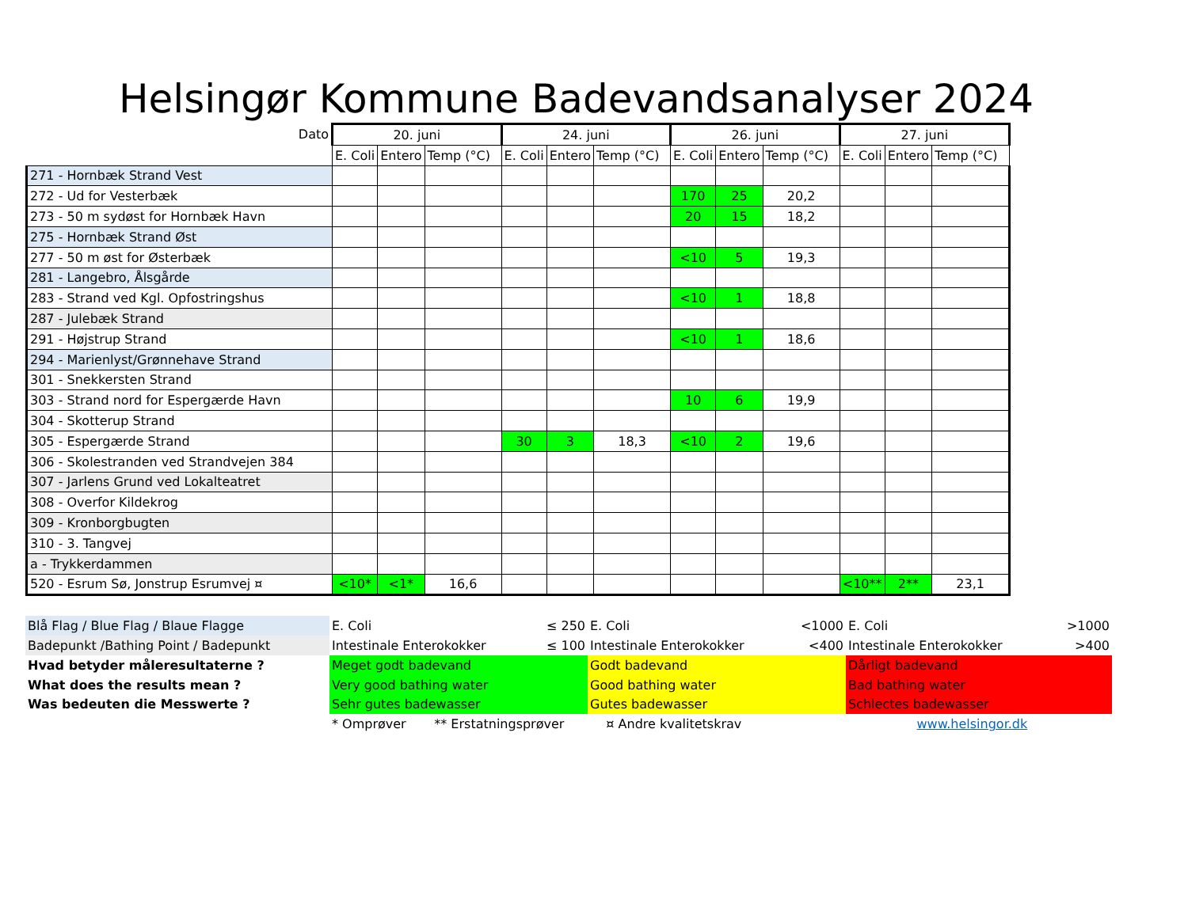Helsingør Kommune Badevandsanalyser 2024
| Dato | 20. juni | | | 24. juni | | | 26. juni | | | 27. juni | | |
| --- | --- | --- | --- | --- | --- | --- | --- | --- | --- | --- | --- | --- |
| | E. Coli | Entero | Temp (°C) | E. Coli | Entero | Temp (°C) | E. Coli | Entero | Temp (°C) | E. Coli | Entero | Temp (°C) |
| 271 - Hornbæk Strand Vest | | | | | | | | | | | | |
| 272 - Ud for Vesterbæk | | | | | | | 170 | 25 | 20,2 | | | |
| 273 - 50 m sydøst for Hornbæk Havn | | | | | | | 20 | 15 | 18,2 | | | |
| 275 - Hornbæk Strand Øst | | | | | | | | | | | | |
| 277 - 50 m øst for Østerbæk | | | | | | | <10 | 5 | 19,3 | | | |
| 281 - Langebro, Ålsgårde | | | | | | | | | | | | |
| 283 - Strand ved Kgl. Opfostringshus | | | | | | | <10 | 1 | 18,8 | | | |
| 287 - Julebæk Strand | | | | | | | | | | | | |
| 291 - Højstrup Strand | | | | | | | <10 | 1 | 18,6 | | | |
| 294 - Marienlyst/Grønnehave Strand | | | | | | | | | | | | |
| 301 - Snekkersten Strand | | | | | | | | | | | | |
| 303 - Strand nord for Espergærde Havn | | | | | | | 10 | 6 | 19,9 | | | |
| 304 - Skotterup Strand | | | | | | | | | | | | |
| 305 - Espergærde Strand | | | | 30 | 3 | 18,3 | <10 | 2 | 19,6 | | | |
| 306 - Skolestranden ved Strandvejen 384 | | | | | | | | | | | | |
| 307 - Jarlens Grund ved Lokalteatret | | | | | | | | | | | | |
| 308 - Overfor Kildekrog | | | | | | | | | | | | |
| 309 - Kronborgbugten | | | | | | | | | | | | |
| 310 - 3. Tangvej | | | | | | | | | | | | |
| a - Trykkerdammen | | | | | | | | | | | | |
| 520 - Esrum Sø, Jonstrup Esrumvej ¤ | <10* | <1* | 16,6 | | | | | | | <10** | 2** | 23,1 |
| Blå Flag / Blue Flag / Blaue Flagge | E. Coli ≤ 250 | E. Coli <1000 | E. Coli >1000 |
| Badepunkt /Bathing Point / Badepunkt | Intestinale Enterokokker ≤ 100 | Intestinale Enterokokker <400 | Intestinale Enterokokker >400 |
| Hvad betyder måleresultaterne ? | Meget godt badevand | Godt badevand | Dårligt badevand |
| What does the results mean ? | Very good bathing water | Good bathing water | Bad bathing water |
| Was bedeuten die Messwerte ? | Sehr gutes badewasser | Gutes badewasser | Schlectes badewasser |
| | * Omprøver ** Erstatningsprøver | ¤ Andre kvalitetskrav | www.helsingor.dk |